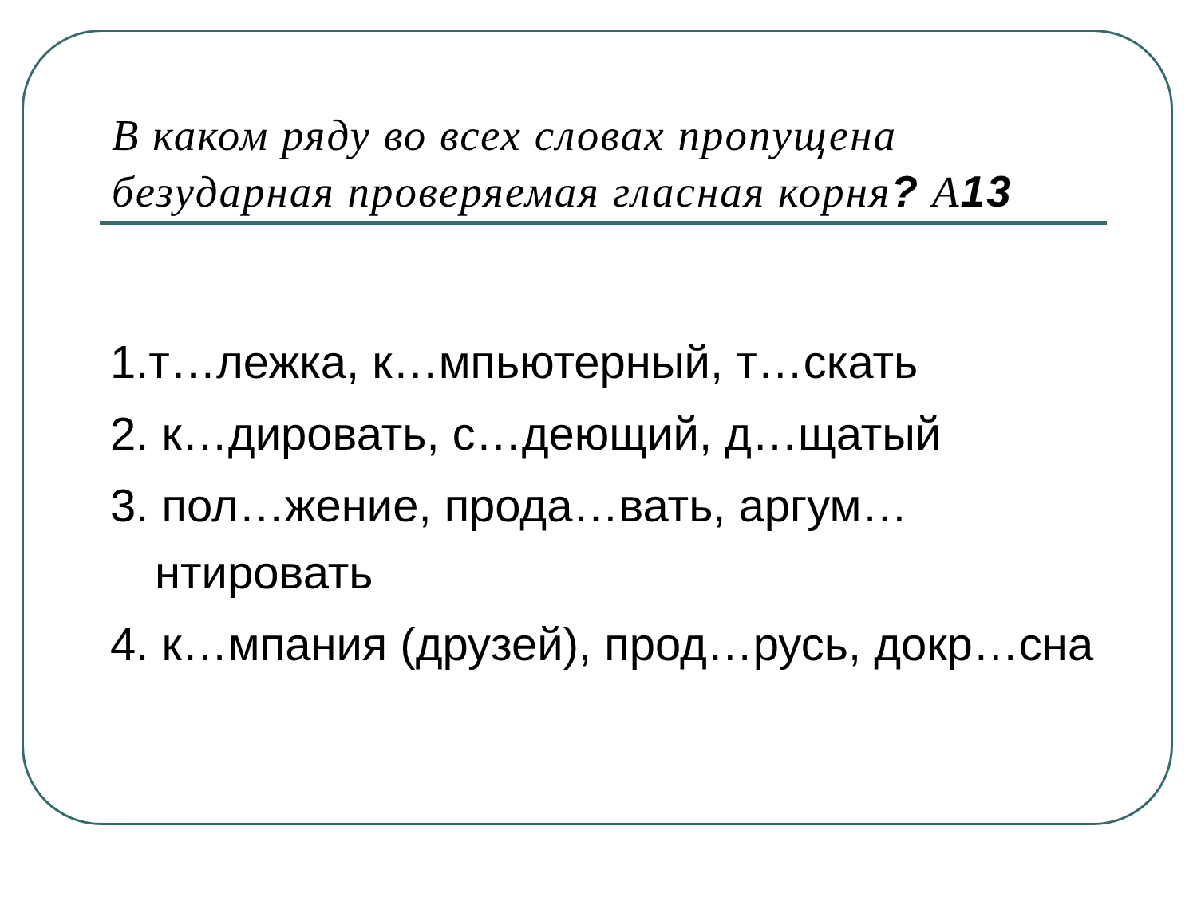В каком ряду во всех словах пропущена безударная проверяемая гласная корня? А13
1.т…лежка, к…мпьютерный, т…скать
2. к…дировать, с…деющий, д…щатый
3. пол…жение, прода…вать, аргум…нтировать
4. к…мпания (друзей), прод…русь, докр…сна